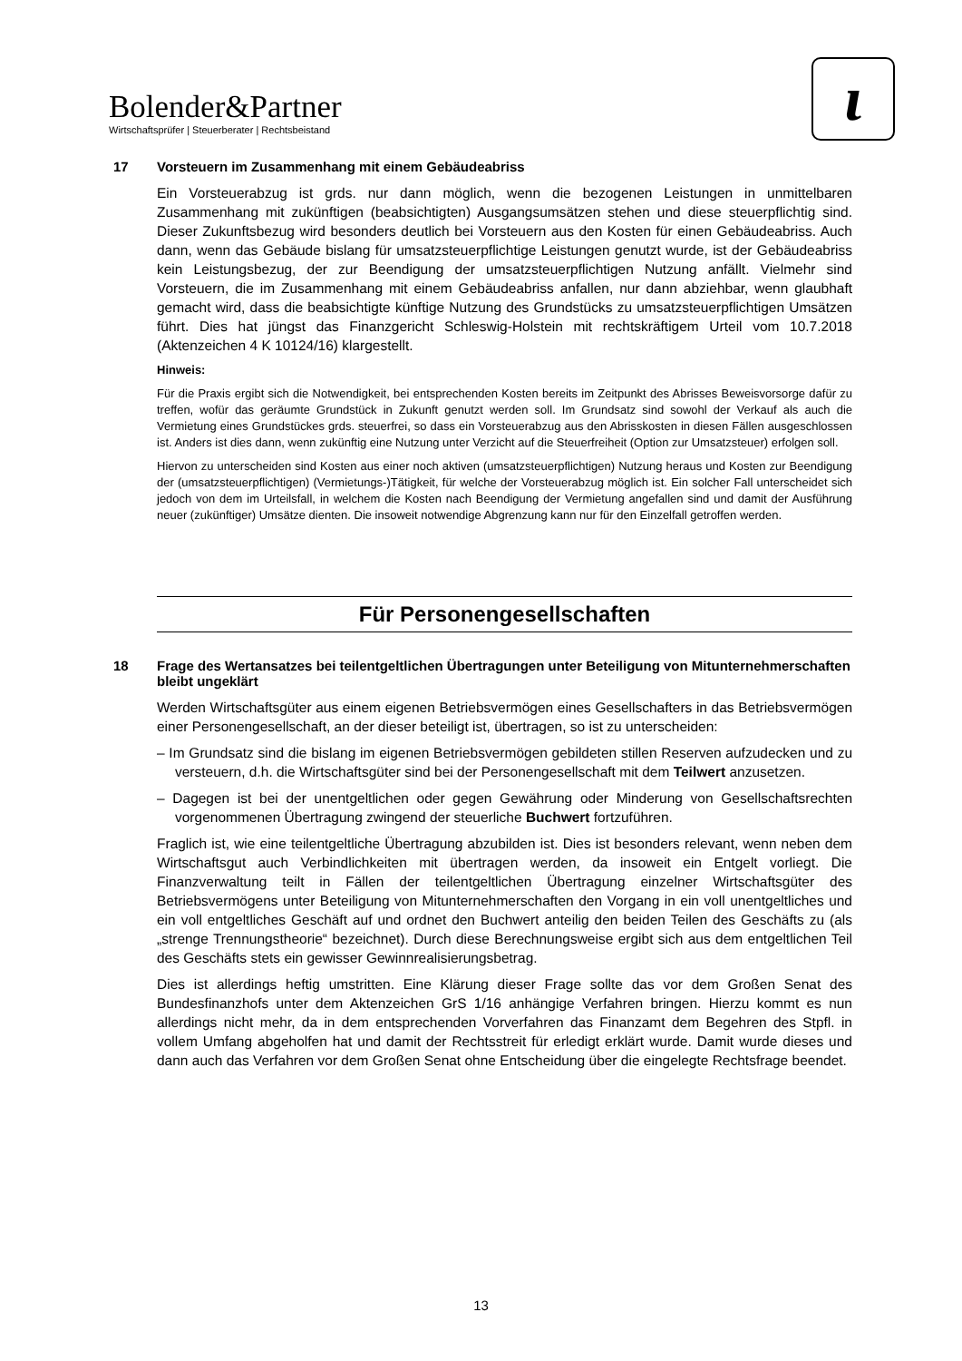Bolender&Partner
Wirtschaftsprüfer | Steuerberater | Rechtsbeistand
ɩ
17 Vorsteuern im Zusammenhang mit einem Gebäudeabriss
Ein Vorsteuerabzug ist grds. nur dann möglich, wenn die bezogenen Leistungen in unmittelbaren Zusammenhang mit zukünftigen (beabsichtigten) Ausgangsumsätzen stehen und diese steuerpflichtig sind. Dieser Zukunftsbezug wird besonders deutlich bei Vorsteuern aus den Kosten für einen Gebäudeabriss. Auch dann, wenn das Gebäude bislang für umsatzsteuerpflichtige Leistungen genutzt wurde, ist der Gebäudeabriss kein Leistungsbezug, der zur Beendigung der umsatzsteuerpflichtigen Nutzung anfällt. Vielmehr sind Vorsteuern, die im Zusammenhang mit einem Gebäudeabriss anfallen, nur dann abziehbar, wenn glaubhaft gemacht wird, dass die beabsichtigte künftige Nutzung des Grundstücks zu umsatzsteuerpflichtigen Umsätzen führt. Dies hat jüngst das Finanzgericht Schleswig-Holstein mit rechtskräftigem Urteil vom 10.7.2018 (Aktenzeichen 4 K 10124/16) klargestellt.
Hinweis:
Für die Praxis ergibt sich die Notwendigkeit, bei entsprechenden Kosten bereits im Zeitpunkt des Abrisses Beweisvorsorge dafür zu treffen, wofür das geräumte Grundstück in Zukunft genutzt werden soll. Im Grundsatz sind sowohl der Verkauf als auch die Vermietung eines Grundstückes grds. steuerfrei, so dass ein Vorsteuerabzug aus den Abrisskosten in diesen Fällen ausgeschlossen ist. Anders ist dies dann, wenn zukünftig eine Nutzung unter Verzicht auf die Steuerfreiheit (Option zur Umsatzsteuer) erfolgen soll.
Hiervon zu unterscheiden sind Kosten aus einer noch aktiven (umsatzsteuerpflichtigen) Nutzung heraus und Kosten zur Beendigung der (umsatzsteuerpflichtigen) (Vermietungs-)Tätigkeit, für welche der Vorsteuerabzug möglich ist. Ein solcher Fall unterscheidet sich jedoch von dem im Urteilsfall, in welchem die Kosten nach Beendigung der Vermietung angefallen sind und damit der Ausführung neuer (zukünftiger) Umsätze dienten. Die insoweit notwendige Abgrenzung kann nur für den Einzelfall getroffen werden.
Für Personengesellschaften
18 Frage des Wertansatzes bei teilentgeltlichen Übertragungen unter Beteiligung von Mitunternehmerschaften bleibt ungeklärt
Werden Wirtschaftsgüter aus einem eigenen Betriebsvermögen eines Gesellschafters in das Betriebsvermögen einer Personengesellschaft, an der dieser beteiligt ist, übertragen, so ist zu unterscheiden:
– Im Grundsatz sind die bislang im eigenen Betriebsvermögen gebildeten stillen Reserven aufzudecken und zu versteuern, d.h. die Wirtschaftsgüter sind bei der Personengesellschaft mit dem Teilwert anzusetzen.
– Dagegen ist bei der unentgeltlichen oder gegen Gewährung oder Minderung von Gesellschaftsrechten vorgenommenen Übertragung zwingend der steuerliche Buchwert fortzuführen.
Fraglich ist, wie eine teilentgeltliche Übertragung abzubilden ist. Dies ist besonders relevant, wenn neben dem Wirtschaftsgut auch Verbindlichkeiten mit übertragen werden, da insoweit ein Entgelt vorliegt. Die Finanzverwaltung teilt in Fällen der teilentgeltlichen Übertragung einzelner Wirtschaftsgüter des Betriebsvermögens unter Beteiligung von Mitunternehmerschaften den Vorgang in ein voll unentgeltliches und ein voll entgeltliches Geschäft auf und ordnet den Buchwert anteilig den beiden Teilen des Geschäfts zu (als „strenge Trennungstheorie“ bezeichnet). Durch diese Berechnungsweise ergibt sich aus dem entgeltlichen Teil des Geschäfts stets ein gewisser Gewinnrealisierungsbetrag.
Dies ist allerdings heftig umstritten. Eine Klärung dieser Frage sollte das vor dem Großen Senat des Bundesfinanzhofs unter dem Aktenzeichen GrS 1/16 anhängige Verfahren bringen. Hierzu kommt es nun allerdings nicht mehr, da in dem entsprechenden Vorverfahren das Finanzamt dem Begehren des Stpfl. in vollem Umfang abgeholfen hat und damit der Rechtsstreit für erledigt erklärt wurde. Damit wurde dieses und dann auch das Verfahren vor dem Großen Senat ohne Entscheidung über die eingelegte Rechtsfrage beendet.
13